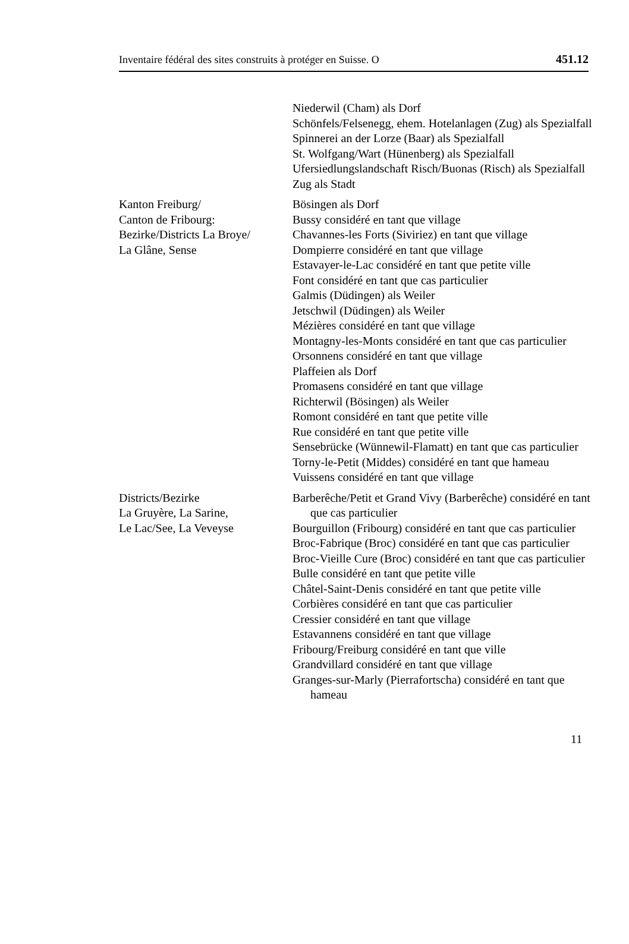Inventaire fédéral des sites construits à protéger en Suisse. O 451.12
Niederwil (Cham) als Dorf
Schönfels/Felsenegg, ehem. Hotelanlagen (Zug) als Spezialfall
Spinnerei an der Lorze (Baar) als Spezialfall
St. Wolfgang/Wart (Hünenberg) als Spezialfall
Ufersiedlungslandschaft Risch/Buonas (Risch) als Spezialfall
Zug als Stadt
Kanton Freiburg/
Canton de Fribourg:
Bezirke/Districts La Broye/
La Glâne, Sense
Bösingen als Dorf
Bussy considéré en tant que village
Chavannes-les Forts (Siviriez) en tant que village
Dompierre considéré en tant que village
Estavayer-le-Lac considéré en tant que petite ville
Font considéré en tant que cas particulier
Galmis (Düdingen) als Weiler
Jetschwil (Düdingen) als Weiler
Mézières considéré en tant que village
Montagny-les-Monts considéré en tant que cas particulier
Orsonnens considéré en tant que village
Plaffeien als Dorf
Promasens considéré en tant que village
Richterwil (Bösingen) als Weiler
Romont considéré en tant que petite ville
Rue considéré en tant que petite ville
Sensebrücke (Wünnewil-Flamatt) en tant que cas particulier
Torny-le-Petit (Middes) considéré en tant que hameau
Vuissens considéré en tant que village
Districts/Bezirke
La Gruyère, La Sarine,
Le Lac/See, La Veveyse
Barberêche/Petit et Grand Vivy (Barberêche) considéré en tant que cas particulier
Bourguillon (Fribourg) considéré en tant que cas particulier
Broc-Fabrique (Broc) considéré en tant que cas particulier
Broc-Vieille Cure (Broc) considéré en tant que cas particulier
Bulle considéré en tant que petite ville
Châtel-Saint-Denis considéré en tant que petite ville
Corbières considéré en tant que cas particulier
Cressier considéré en tant que village
Estavannens considéré en tant que village
Fribourg/Freiburg considéré en tant que ville
Grandvillard considéré en tant que village
Granges-sur-Marly (Pierrafortscha) considéré en tant que hameau
11